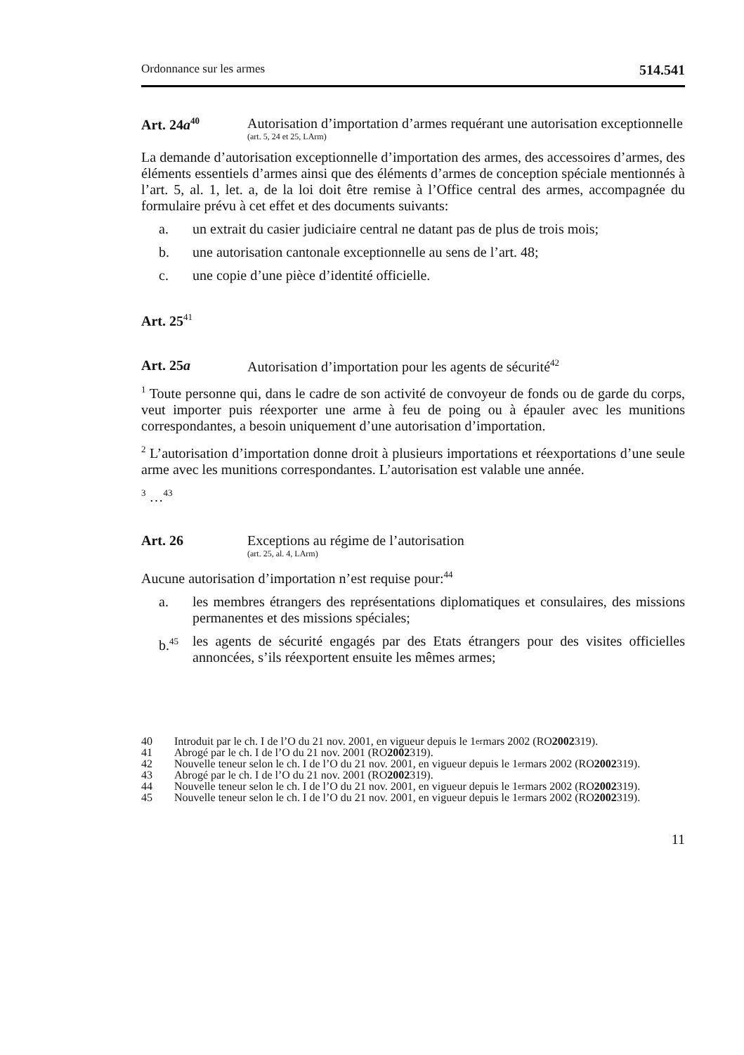Ordonnance sur les armes 514.541
Art. 24a<sup>40</sup>
Autorisation d’importation d’armes requérant une autorisation exceptionnelle
(art. 5, 24 et 25, LArm)
La demande d’autorisation exceptionnelle d’importation des armes, des accessoires d’armes, des éléments essentiels d’armes ainsi que des éléments d’armes de conception spéciale mentionnés à l’art. 5, al. 1, let. a, de la loi doit être remise à l’Office central des armes, accompagnée du formulaire prévu à cet effet et des documents suivants:
a. un extrait du casier judiciaire central ne datant pas de plus de trois mois;
b. une autorisation cantonale exceptionnelle au sens de l’art. 48;
c. une copie d’une pièce d’identité officielle.
Art. 25<sup>41</sup>
Art. 25a Autorisation d’importation pour les agents de sécurité<sup>42</sup>
<sup>1</sup> Toute personne qui, dans le cadre de son activité de convoyeur de fonds ou de garde du corps, veut importer puis réexporter une arme à feu de poing ou à épauler avec les munitions correspondantes, a besoin uniquement d’une autorisation d’importation.
<sup>2</sup> L’autorisation d’importation donne droit à plusieurs importations et réexportations d’une seule arme avec les munitions correspondantes. L’autorisation est valable une année.
<sup>3</sup> …<sup>43</sup>
Art. 26 Exceptions au régime de l’autorisation
(art. 25, al. 4, LArm)
Aucune autorisation d’importation n’est requise pour:<sup>44</sup>
a. les membres étrangers des représentations diplomatiques et consulaires, des missions permanentes et des missions spéciales;
b.<sup>45</sup>
les agents de sécurité engagés par des Etats étrangers pour des visites officielles annoncées, s’ils réexportent ensuite les mêmes armes;
40 Introduit par le ch. I de l’O du 21 nov. 2001, en vigueur depuis le 1<sup>er</sup> mars 2002 (RO 2002 319).
41 Abrogé par le ch. I de l’O du 21 nov. 2001 (RO 2002 319).
42 Nouvelle teneur selon le ch. I de l’O du 21 nov. 2001, en vigueur depuis le 1<sup>er</sup> mars 2002 (RO 2002 319).
43 Abrogé par le ch. I de l’O du 21 nov. 2001 (RO 2002 319).
44 Nouvelle teneur selon le ch. I de l’O du 21 nov. 2001, en vigueur depuis le 1<sup>er</sup> mars 2002 (RO 2002 319).
45 Nouvelle teneur selon le ch. I de l’O du 21 nov. 2001, en vigueur depuis le 1<sup>er</sup> mars 2002 (RO 2002 319).
11